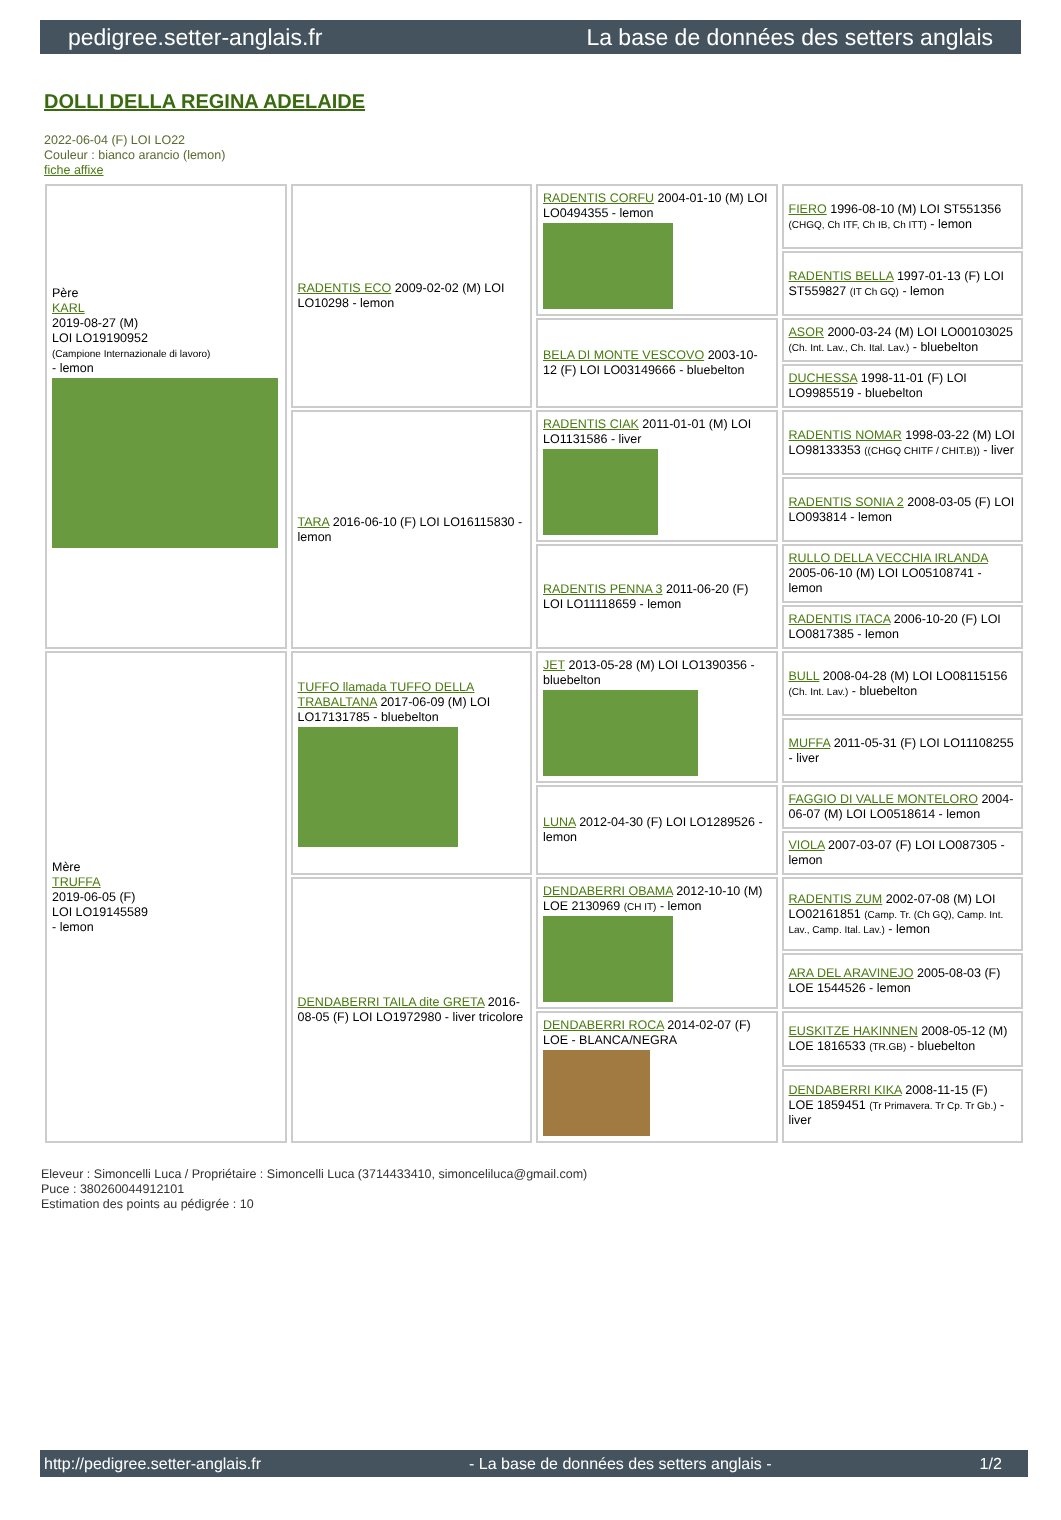pedigree.setter-anglais.fr La base de données des setters anglais
DOLLI DELLA REGINA ADELAIDE
2022-06-04 (F) LOI LO22
Couleur : bianco arancio (lemon)
fiche affixe
| Père KARL 2019-08-27 (M) LOI LO19190952 (Campione Internazionale di lavoro) - lemon | RADENTIS ECO 2009-02-02 (M) LOI LO10298 - lemon | RADENTIS CORFU 2004-01-10 (M) LOI LO0494355 - lemon | FIERO 1996-08-10 (M) LOI ST551356 (CHGQ, Ch ITF, Ch IB, Ch ITT) - lemon |
| | | | RADENTIS BELLA 1997-01-13 (F) LOI ST559827 (IT Ch GQ) - lemon |
| | | BELA DI MONTE VESCOVO 2003-10-12 (F) LOI LO03149666 - bluebelton | ASOR 2000-03-24 (M) LOI LO00103025 (Ch. Int. Lav., Ch. Ital. Lav.) - bluebelton |
| | | | DUCHESSA 1998-11-01 (F) LOI LO9985519 - bluebelton |
| | TARA 2016-06-10 (F) LOI LO16115830 - lemon | RADENTIS CIAK 2011-01-01 (M) LOI LO1131586 - liver | RADENTIS NOMAR 1998-03-22 (M) LOI LO98133353 ((CHGQ CHITF / CHIT.B)) - liver |
| | | | RADENTIS SONIA 2 2008-03-05 (F) LOI LO093814 - lemon |
| | | RADENTIS PENNA 3 2011-06-20 (F) LOI LO11118659 - lemon | RULLO DELLA VECCHIA IRLANDA 2005-06-10 (M) LOI LO05108741 - lemon |
| | | | RADENTIS ITACA 2006-10-20 (F) LOI LO0817385 - lemon |
| Mère TRUFFA 2019-06-05 (F) LOI LO19145589 - lemon | TUFFO llamada TUFFO DELLA TRABALTANA 2017-06-09 (M) LOI LO17131785 - bluebelton | JET 2013-05-28 (M) LOI LO1390356 - bluebelton | BULL 2008-04-28 (M) LOI LO08115156 (Ch. Int. Lav.) - bluebelton |
| | | | MUFFA 2011-05-31 (F) LOI LO11108255 - liver |
| | | LUNA 2012-04-30 (F) LOI LO1289526 - lemon | FAGGIO DI VALLE MONTELORO 2004-06-07 (M) LOI LO0518614 - lemon |
| | | | VIOLA 2007-03-07 (F) LOI LO087305 - lemon |
| | DENDABERRI TAILA dite GRETA 2016-08-05 (F) LOI LO1972980 - liver tricolore | DENDABERRI OBAMA 2012-10-10 (M) LOE 2130969 (CH IT) - lemon | RADENTIS ZUM 2002-07-08 (M) LOI LO02161851 (Camp. Tr. (Ch GQ), Camp. Int. Lav., Camp. Ital. Lav.) - lemon |
| | | | ARA DEL ARAVINEJO 2005-08-03 (F) LOE 1544526 - lemon |
| | | DENDABERRI ROCA 2014-02-07 (F) LOE - BLANCA/NEGRA | EUSKITZE HAKINNEN 2008-05-12 (M) LOE 1816533 (TR.GB) - bluebelton |
| | | | DENDABERRI KIKA 2008-11-15 (F) LOE 1859451 (Tr Primavera. Tr Cp. Tr Gb.) - liver |
Eleveur : Simoncelli Luca / Propriétaire : Simoncelli Luca (3714433410, simonceliluca@gmail.com)
Puce : 380260044912101
Estimation des points au pédigrée : 10
http://pedigree.setter-anglais.fr - La base de données des setters anglais - 1/2